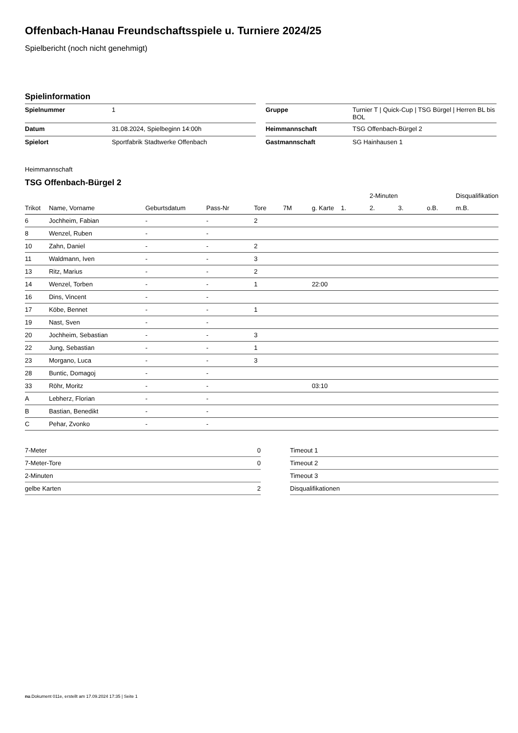Offenbach-Hanau Freundschaftsspiele u. Turniere 2024/25
Spielbericht (noch nicht genehmigt)
Spielinformation
| Spielnummer | 1 | | Gruppe | Turnier T / Quick-Cup / TSG Bürgel / Herren BL bis BOL |
| Datum | 31.08.2024, Spielbeginn 14:00h | | Heimmannschaft | TSG Offenbach-Bürgel 2 |
| Spielort | Sportfabrik Stadtwerke Offenbach | | Gastmannschaft | SG Hainhausen 1 |
Heimmannschaft
TSG Offenbach-Bürgel 2
| | | | | | | | | 2-Minuten | | | Disqualifikation |
| --- | --- | --- | --- | --- | --- | --- | --- | --- | --- | --- | --- |
| Trikot | Name, Vorname | Geburtsdatum | Pass-Nr | Tore | 7M | g. Karte | 1. | 2. | 3. | o.B. | m.B. |
| 6 | Jochheim, Fabian | - | - | 2 | | | | | | | |
| 8 | Wenzel, Ruben | - | - | | | | | | | | |
| 10 | Zahn, Daniel | - | - | 2 | | | | | | | |
| 11 | Waldmann, Iven | - | - | 3 | | | | | | | |
| 13 | Ritz, Marius | - | - | 2 | | | | | | | |
| 14 | Wenzel, Torben | - | - | 1 | | 22:00 | | | | | |
| 16 | Dins, Vincent | - | - | | | | | | | | |
| 17 | Köbe, Bennet | - | - | 1 | | | | | | | |
| 19 | Nast, Sven | - | - | | | | | | | | |
| 20 | Jochheim, Sebastian | - | - | 3 | | | | | | | |
| 22 | Jung, Sebastian | - | - | 1 | | | | | | | |
| 23 | Morgano, Luca | - | - | 3 | | | | | | | |
| 28 | Buntic, Domagoj | - | - | | | | | | | | |
| 33 | Röhr, Moritz | - | - | | | 03:10 | | | | | |
| A | Lebherz, Florian | - | - | | | | | | | | |
| B | Bastian, Benedikt | - | - | | | | | | | | |
| C | Pehar, Zvonko | - | - | | | | | | | | |
| 7-Meter | 0 |
| 7-Meter-Tore | 0 |
| 2-Minuten | |
| gelbe Karten | 2 |
| Timeout 1 |
| Timeout 2 |
| Timeout 3 |
| Disqualifikationen |
nu.Dokument 011e, erstellt am 17.09.2024 17:35 | Seite 1